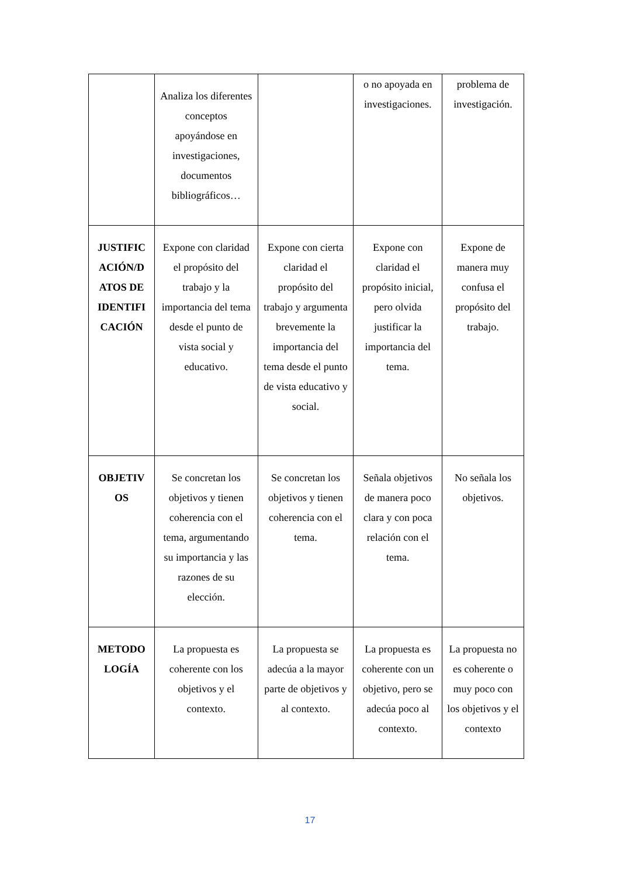| | Analiza los diferentes conceptos apoyándose en investigaciones, documentos bibliográficos… | | o no apoyada en investigaciones. | problema de investigación. |
| JUSTIFIC ACIÓN/D ATOS DE IDENTIFI CACIÓN | Expone con claridad el propósito del trabajo y la importancia del tema desde el punto de vista social y educativo. | Expone con cierta claridad el propósito del trabajo y argumenta brevemente la importancia del tema desde el punto de vista educativo y social. | Expone con claridad el propósito inicial, pero olvida justificar la importancia del tema. | Expone de manera muy confusa el propósito del trabajo. |
| OBJETIV OS | Se concretan los objetivos y tienen coherencia con el tema, argumentando su importancia y las razones de su elección. | Se concretan los objetivos y tienen coherencia con el tema. | Señala objetivos de manera poco clara y con poca relación con el tema. | No señala los objetivos. |
| METODO LOGÍA | La propuesta es coherente con los objetivos y el contexto. | La propuesta se adecúa a la mayor parte de objetivos y al contexto. | La propuesta es coherente con un objetivo, pero se adecúa poco al contexto. | La propuesta no es coherente o muy poco con los objetivos y el contexto |
17